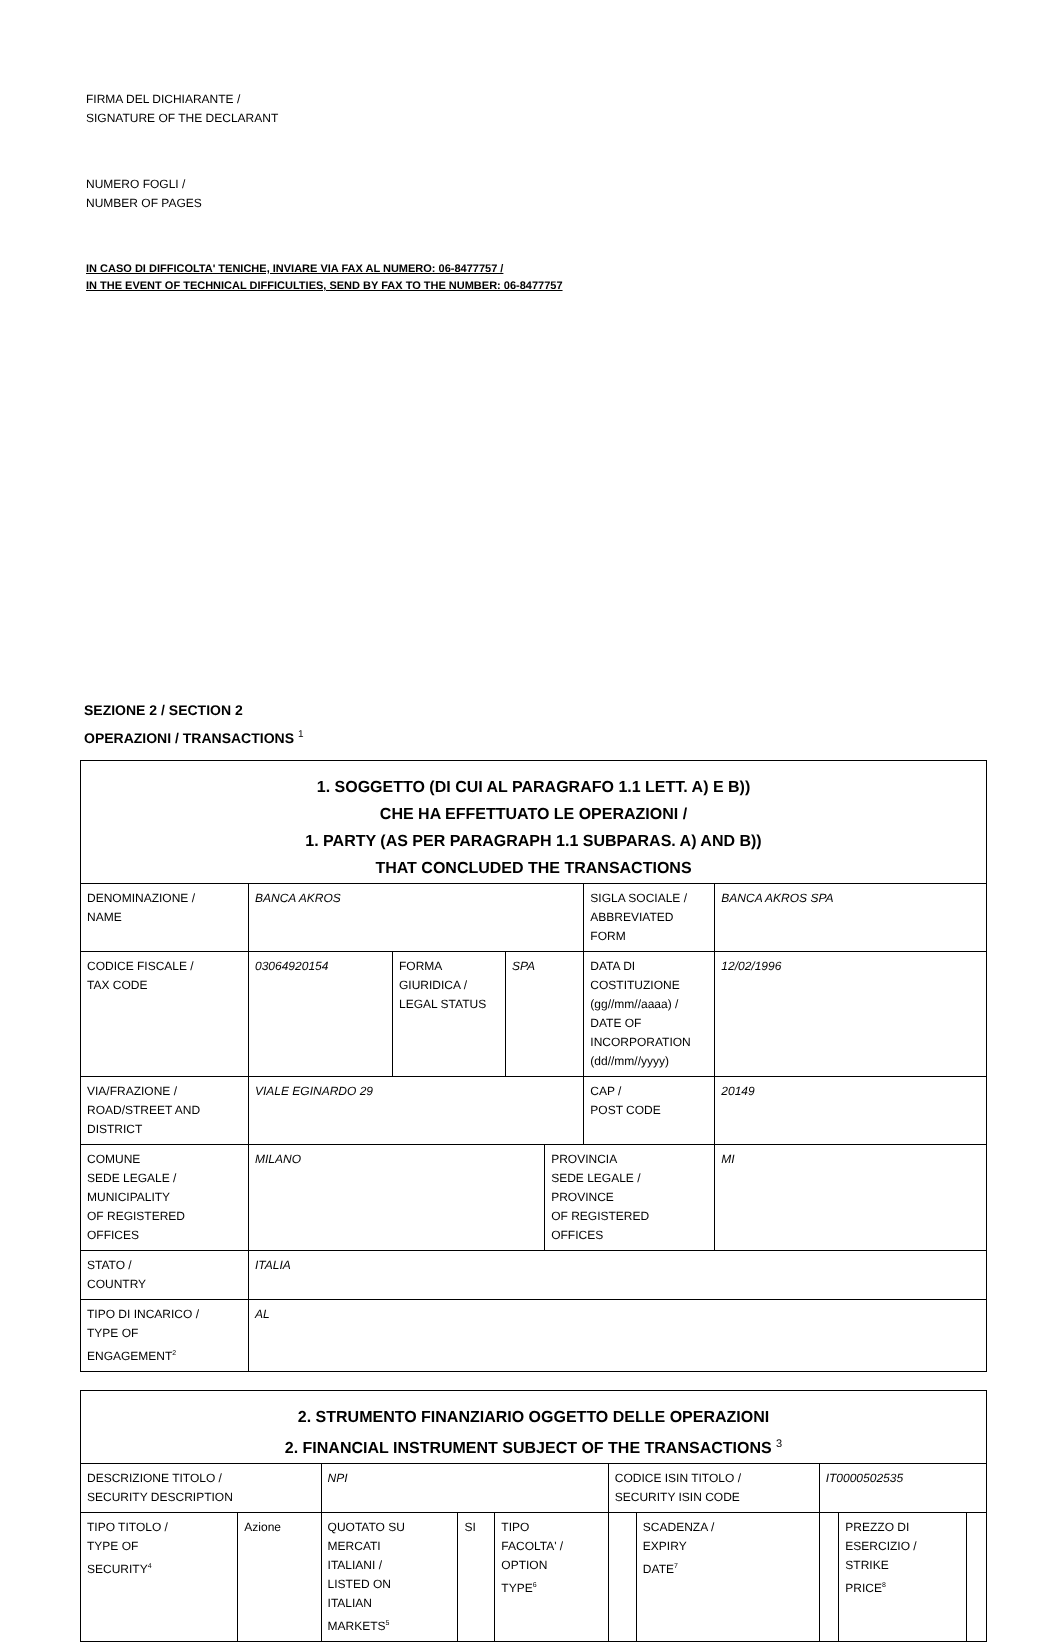FIRMA DEL DICHIARANTE /
SIGNATURE OF THE DECLARANT
NUMERO FOGLI /
NUMBER OF PAGES
IN CASO DI DIFFICOLTA' TENICHE, INVIARE VIA FAX AL NUMERO: 06-8477757 /
IN THE EVENT OF TECHNICAL DIFFICULTIES, SEND BY FAX TO THE NUMBER: 06-8477757
SEZIONE 2 / SECTION 2
OPERAZIONI / TRANSACTIONS <sup>1</sup>
| 1. SOGGETTO (DI CUI AL PARAGRAFO 1.1 LETT. A) E B)) CHE HA EFFETTUATO LE OPERAZIONI / 1. PARTY (AS PER PARAGRAPH 1.1 SUBPARAS. A) AND B)) THAT CONCLUDED THE TRANSACTIONS | | | | | | |
| DENOMINAZIONE / NAME | BANCA AKROS | | | | SIGLA SOCIALE / ABBREVIATED FORM | BANCA AKROS SPA |
| CODICE FISCALE / TAX CODE | 03064920154 | FORMA GIURIDICA / LEGAL STATUS | SPA | | DATA DI COSTITUZIONE (gg//mm//aaaa) / DATE OF INCORPORATION (dd//mm//yyyy) | 12/02/1996 |
| VIA/FRAZIONE / ROAD/STREET AND DISTRICT | VIALE EGINARDO 29 | | | | CAP / POST CODE | 20149 |
| COMUNE SEDE LEGALE / MUNICIPALITY OF REGISTERED OFFICES | MILANO | | | PROVINCIA SEDE LEGALE / PROVINCE OF REGISTERED OFFICES | | MI |
| STATO / COUNTRY | ITALIA | | | | | |
| TIPO DI INCARICO / TYPE OF ENGAGEMENT<sup>2</sup> | AL | | | | | |
| 2. STRUMENTO FINANZIARIO OGGETTO DELLE OPERAZIONI 2. FINANCIAL INSTRUMENT SUBJECT OF THE TRANSACTIONS <sup>3</sup> | | | | | | | | | |
| DESCRIZIONE TITOLO / SECURITY DESCRIPTION | | NPI | | | CODICE ISIN TITOLO / SECURITY ISIN CODE | | IT0000502535 | | |
| TIPO TITOLO / TYPE OF SECURITY<sup>4</sup> | Azione | QUOTATO SU MERCATI ITALIANI / LISTED ON ITALIAN MARKETS<sup>5</sup> | SI | TIPO FACOLTA' / OPTION TYPE<sup>6</sup> | | SCADENZA / EXPIRY DATE<sup>7</sup> | | PREZZO DI ESERCIZIO / STRIKE PRICE<sup>8</sup> | |